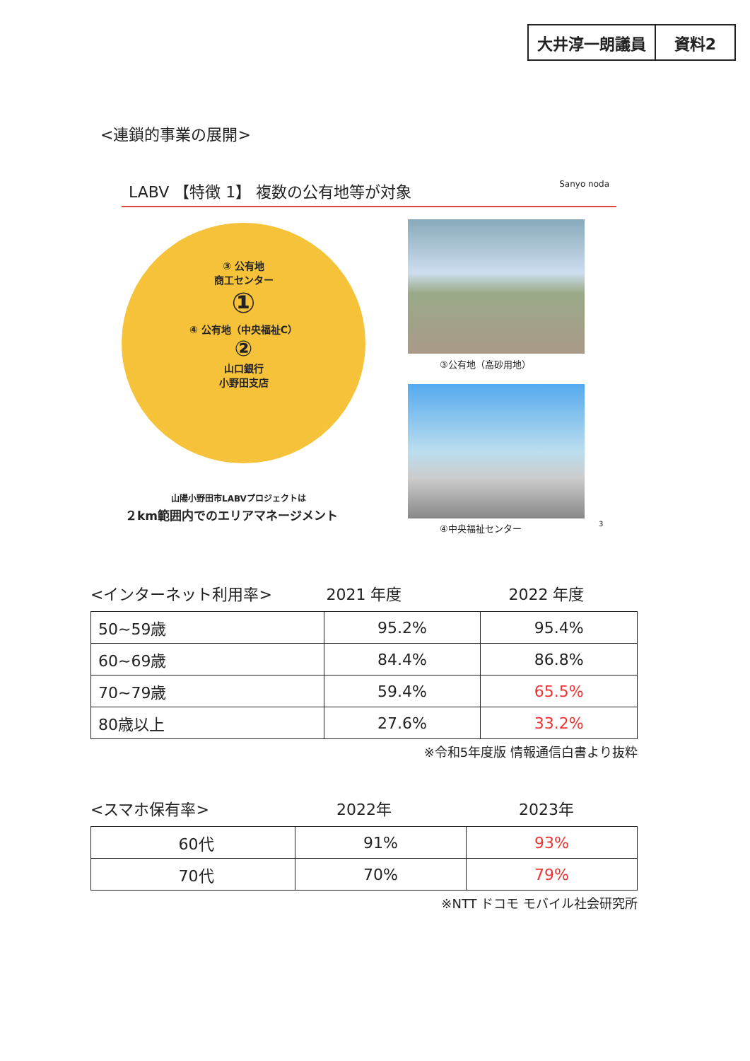大井淳一朗議員 資料2
<連鎖的事業の展開>
LABV 【特徴 1】 複数の公有地等が対象 Sanyo noda
③ 公有地
商工センター
①
④ 公有地（中央福祉C）
②
山口銀行
小野田支店
③公有地（高砂用地）
④中央福祉センター
山陽小野田市LABVプロジェクトは
２km範囲内でのエリアマネージメント
3
<インターネット利用率> 2021 年度 2022 年度
| 50~59歳 | 95.2% | 95.4% |
| 60~69歳 | 84.4% | 86.8% |
| 70~79歳 | 59.4% | 65.5% |
| 80歳以上 | 27.6% | 33.2% |
※令和5年度版 情報通信白書より抜粋
<スマホ保有率> 2022年 2023年
| 60代 | 91% | 93% |
| 70代 | 70% | 79% |
※NTT ドコモ モバイル社会研究所